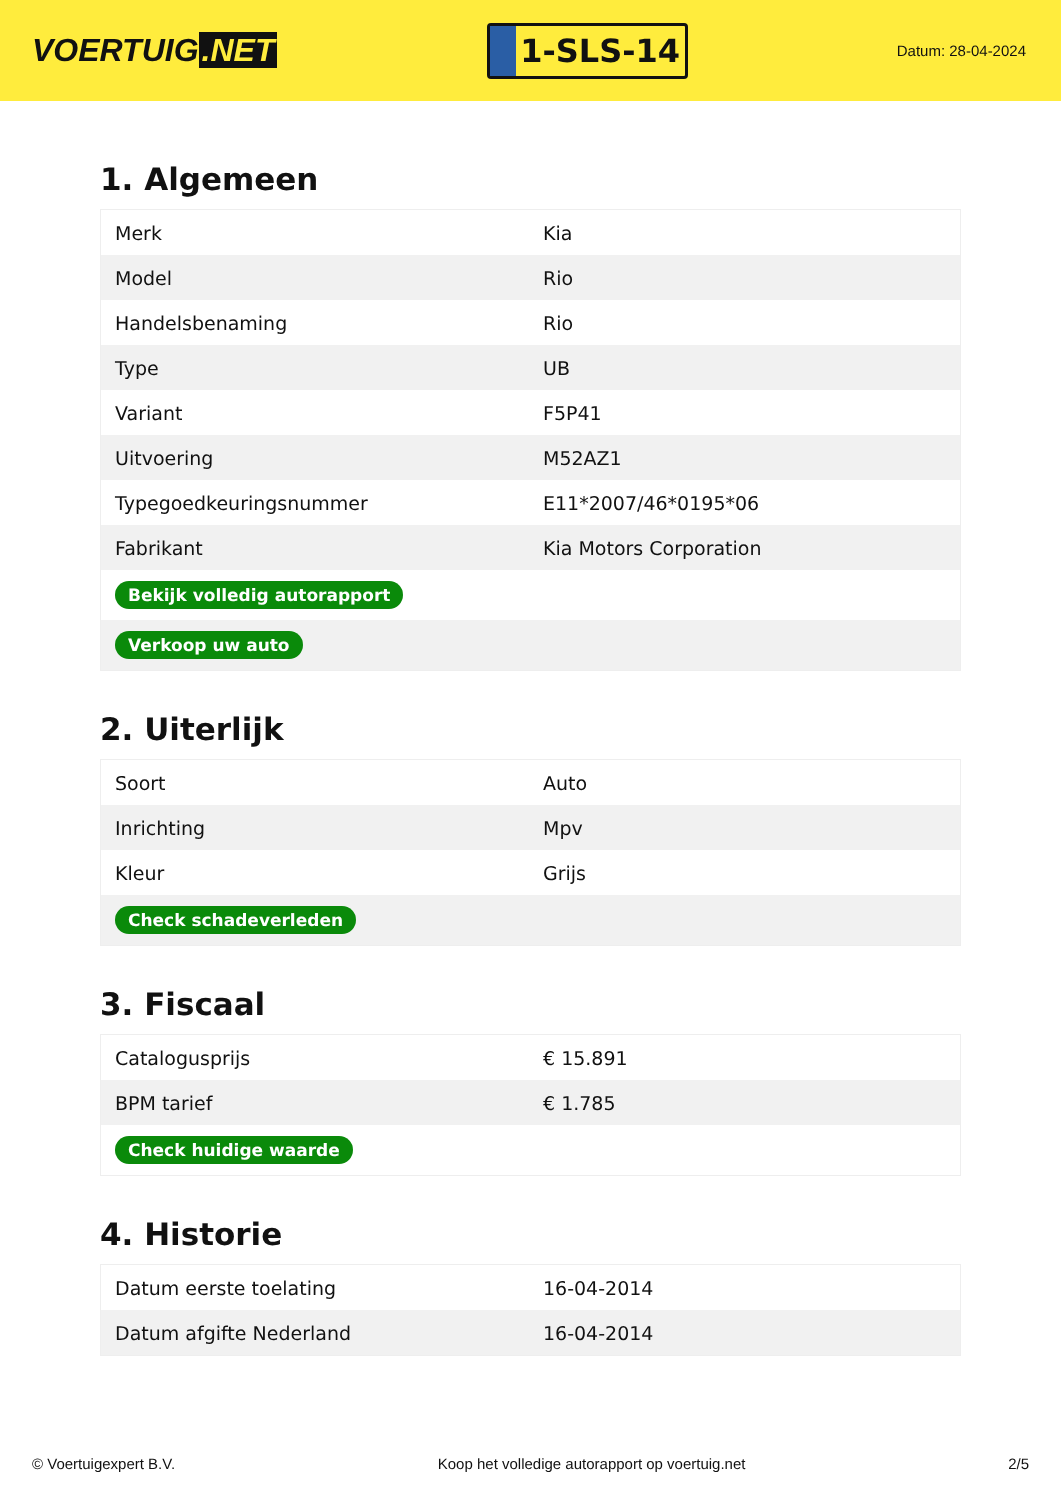VOERTUIG.NET
1-SLS-14
Datum: 28-04-2024
1. Algemeen
| Merk | Kia |
| Model | Rio |
| Handelsbenaming | Rio |
| Type | UB |
| Variant | F5P41 |
| Uitvoering | M52AZ1 |
| Typegoedkeuringsnummer | E11*2007/46*0195*06 |
| Fabrikant | Kia Motors Corporation |
| Bekijk volledig autorapport | |
| Verkoop uw auto | |
2. Uiterlijk
| Soort | Auto |
| Inrichting | Mpv |
| Kleur | Grijs |
| Check schadeverleden | |
3. Fiscaal
| Catalogusprijs | € 15.891 |
| BPM tarief | € 1.785 |
| Check huidige waarde | |
4. Historie
| Datum eerste toelating | 16-04-2014 |
| Datum afgifte Nederland | 16-04-2014 |
© Voertuigexpert B.V. Koop het volledige autorapport op voertuig.net 2/5